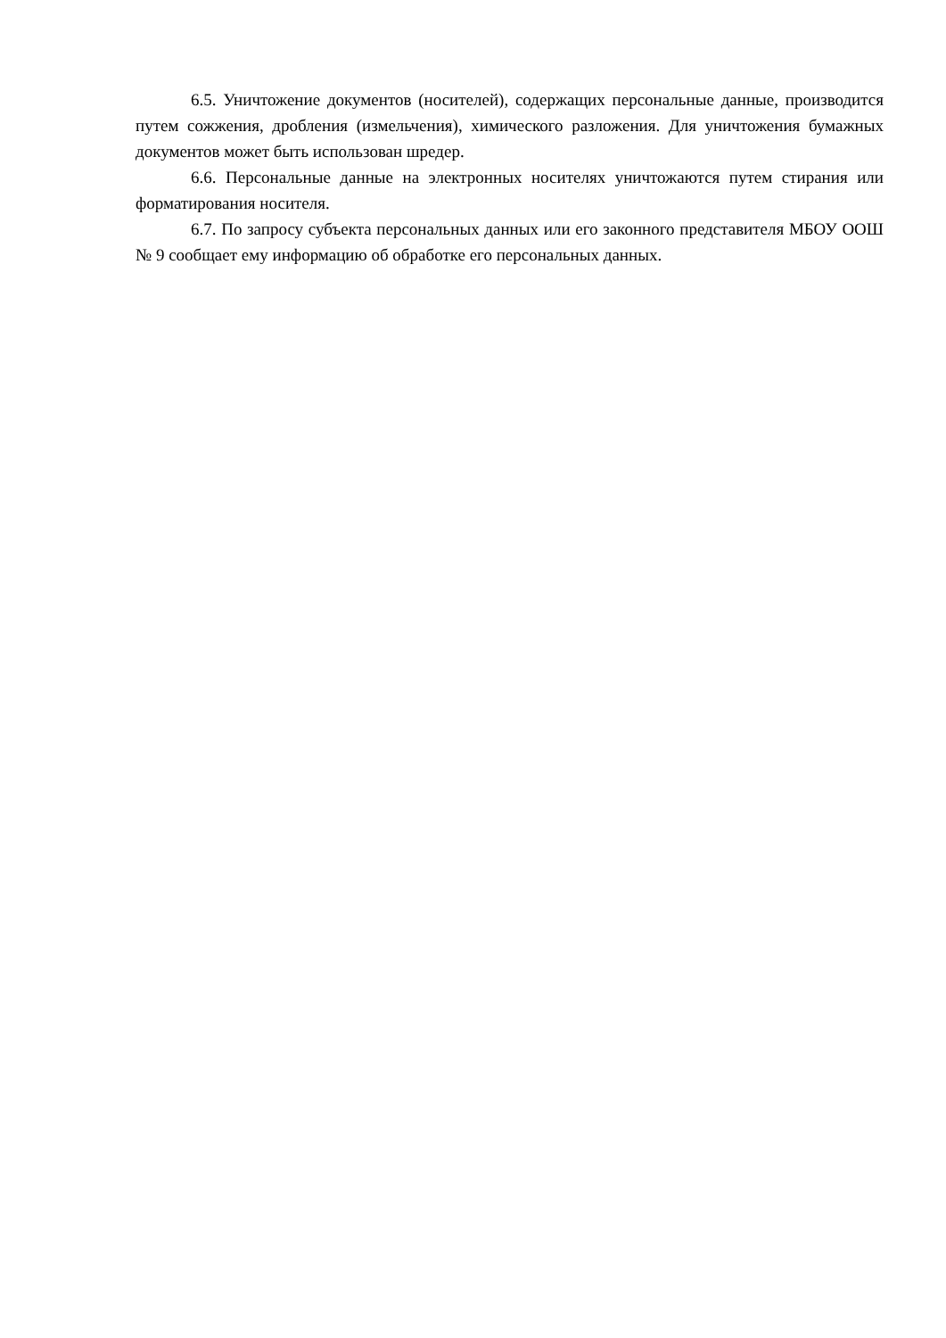6.5. Уничтожение документов (носителей), содержащих персональные данные, производится путем сожжения, дробления (измельчения), химического разложения. Для уничтожения бумажных документов может быть использован шредер.
6.6. Персональные данные на электронных носителях уничтожаются путем стирания или форматирования носителя.
6.7. По запросу субъекта персональных данных или его законного представителя МБОУ ООШ № 9 сообщает ему информацию об обработке его персональных данных.